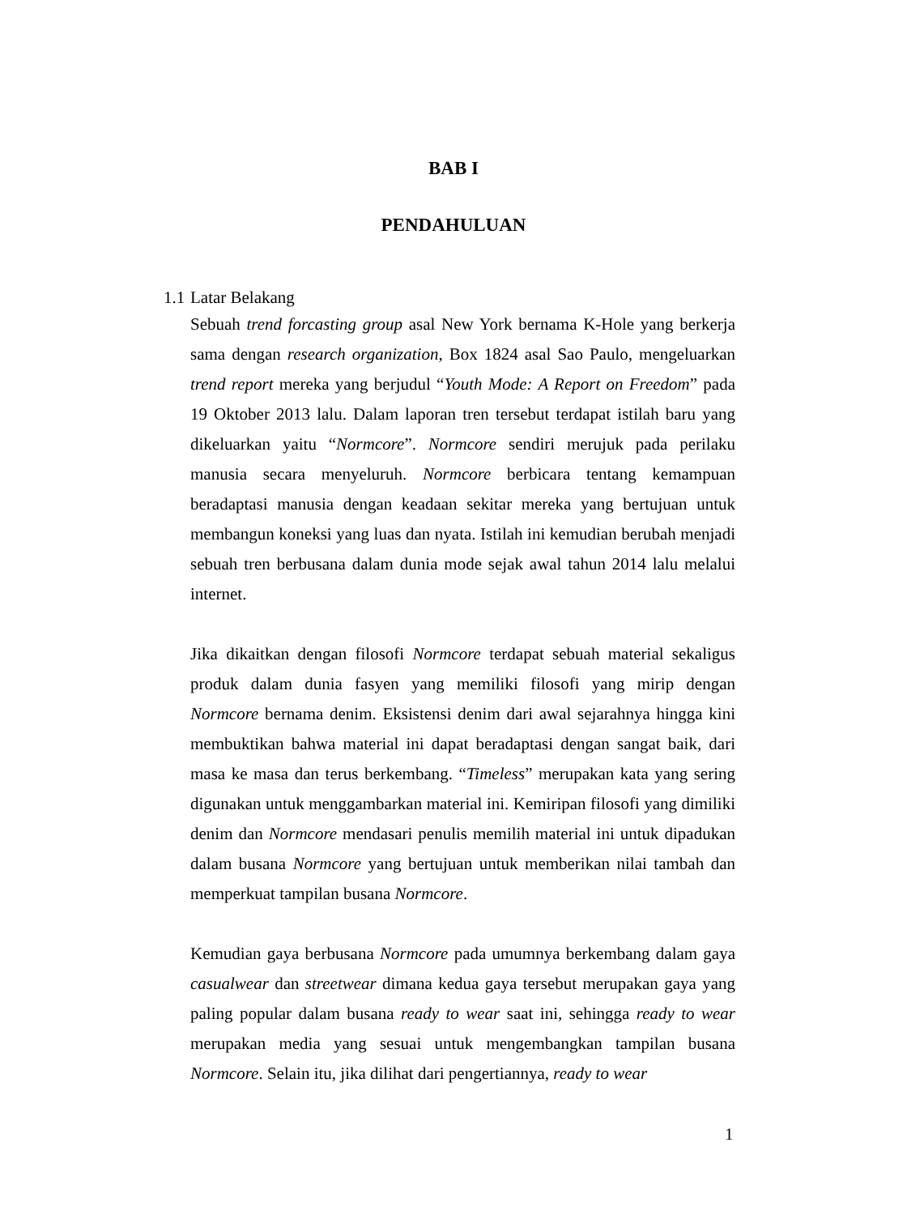BAB I
PENDAHULUAN
1.1 Latar Belakang
Sebuah trend forcasting group asal New York bernama K-Hole yang berkerja sama dengan research organization, Box 1824 asal Sao Paulo, mengeluarkan trend report mereka yang berjudul “Youth Mode: A Report on Freedom” pada 19 Oktober 2013 lalu. Dalam laporan tren tersebut terdapat istilah baru yang dikeluarkan yaitu “Normcore”. Normcore sendiri merujuk pada perilaku manusia secara menyeluruh. Normcore berbicara tentang kemampuan beradaptasi manusia dengan keadaan sekitar mereka yang bertujuan untuk membangun koneksi yang luas dan nyata. Istilah ini kemudian berubah menjadi sebuah tren berbusana dalam dunia mode sejak awal tahun 2014 lalu melalui internet.
Jika dikaitkan dengan filosofi Normcore terdapat sebuah material sekaligus produk dalam dunia fasyen yang memiliki filosofi yang mirip dengan Normcore bernama denim. Eksistensi denim dari awal sejarahnya hingga kini membuktikan bahwa material ini dapat beradaptasi dengan sangat baik, dari masa ke masa dan terus berkembang. “Timeless” merupakan kata yang sering digunakan untuk menggambarkan material ini. Kemiripan filosofi yang dimiliki denim dan Normcore mendasari penulis memilih material ini untuk dipadukan dalam busana Normcore yang bertujuan untuk memberikan nilai tambah dan memperkuat tampilan busana Normcore.
Kemudian gaya berbusana Normcore pada umumnya berkembang dalam gaya casualwear dan streetwear dimana kedua gaya tersebut merupakan gaya yang paling popular dalam busana ready to wear saat ini, sehingga ready to wear merupakan media yang sesuai untuk mengembangkan tampilan busana Normcore. Selain itu, jika dilihat dari pengertiannya, ready to wear
1